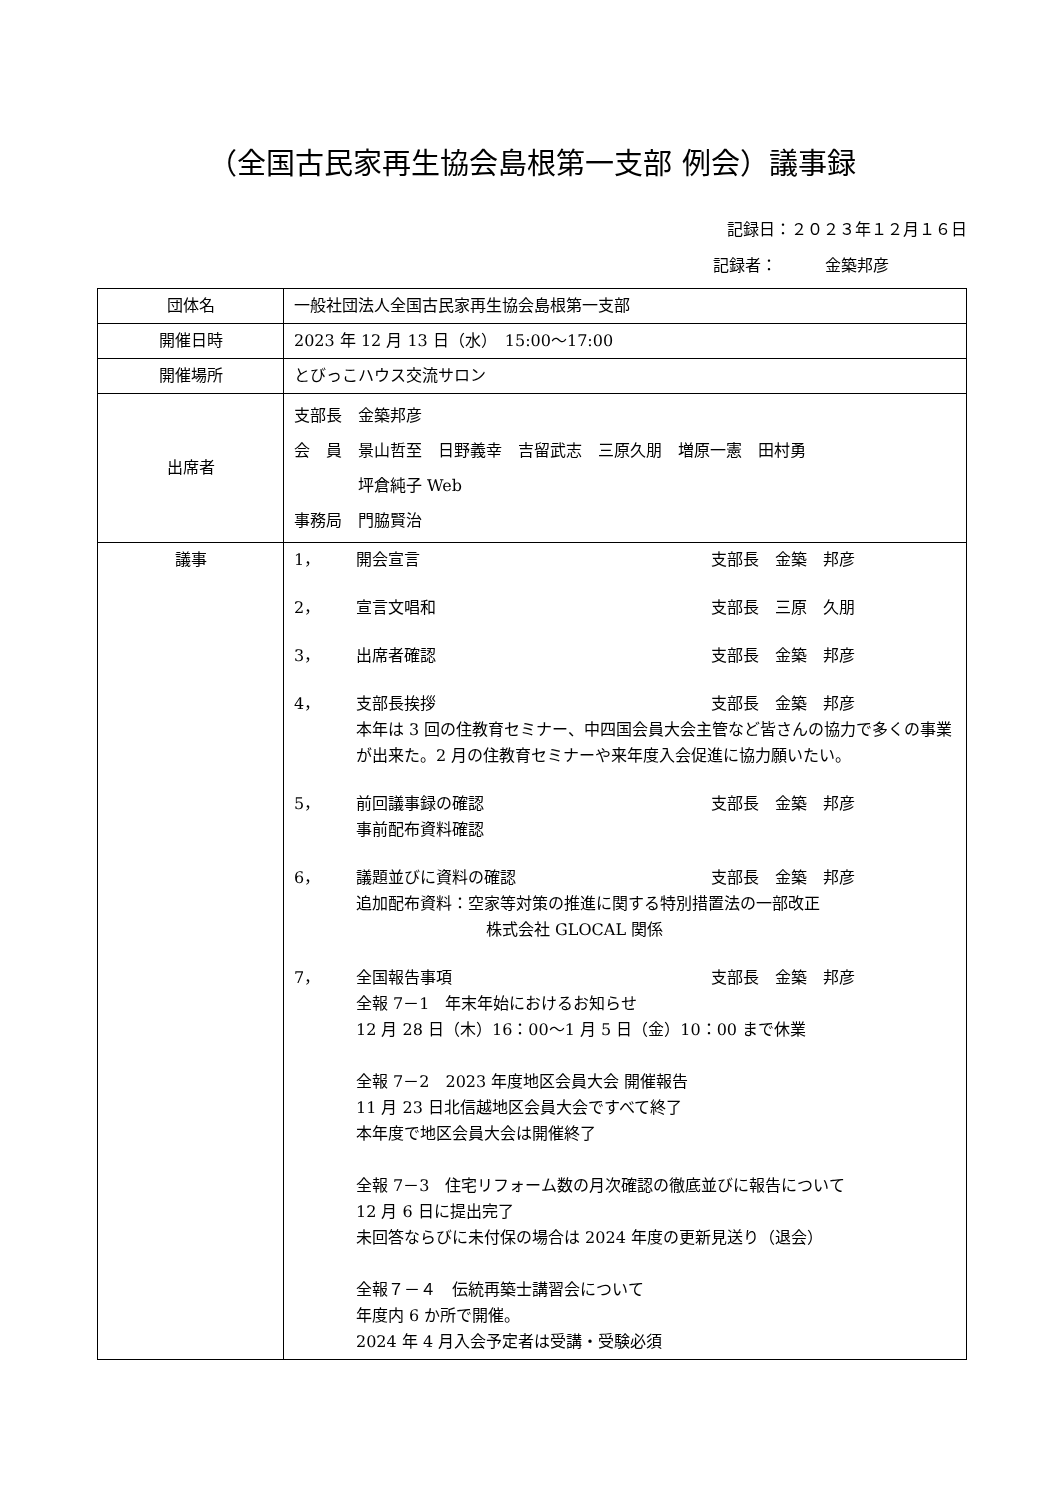（全国古民家再生協会島根第一支部 例会）議事録
記録日：２０２３年１２月１６日
記録者：　　　金築邦彦
| 団体名 | 一般社団法人全国古民家再生協会島根第一支部 |
| 開催日時 | 2023 年 12 月 13 日（水） 15:00～17:00 |
| 開催場所 | とびっこハウス交流サロン |
| 出席者 | 支部長 金築邦彦 会 員 景山哲至 日野義幸 吉留武志 三原久朋 増原一憲 田村勇 坪倉純子 Web 事務局 門脇賢治 |
| 議事 | 1， 開会宣言 支部長 金築 邦彦 2， 宣言文唱和 支部長 三原 久朋 3， 出席者確認 支部長 金築 邦彦 4， 支部長挨拶 支部長 金築 邦彦 本年は 3 回の住教育セミナー、中四国会員大会主管など皆さんの協力で多くの事業が出来た。2 月の住教育セミナーや来年度入会促進に協力願いたい。 5， 前回議事録の確認 支部長 金築 邦彦 事前配布資料確認 6， 議題並びに資料の確認 支部長 金築 邦彦 追加配布資料：空家等対策の推進に関する特別措置法の一部改正 株式会社 GLOCAL 関係 7， 全国報告事項 支部長 金築 邦彦 全報 7－1 年末年始におけるお知らせ 12 月 28 日（木）16：00～1 月 5 日（金）10：00 まで休業 全報 7－2 2023 年度地区会員大会 開催報告 11 月 23 日北信越地区会員大会ですべて終了 本年度で地区会員大会は開催終了 全報 7－3 住宅リフォーム数の月次確認の徹底並びに報告について 12 月 6 日に提出完了 未回答ならびに未付保の場合は 2024 年度の更新見送り（退会） 全報７－４ 伝統再築士講習会について 年度内 6 か所で開催。 2024 年 4 月入会予定者は受講・受験必須 |